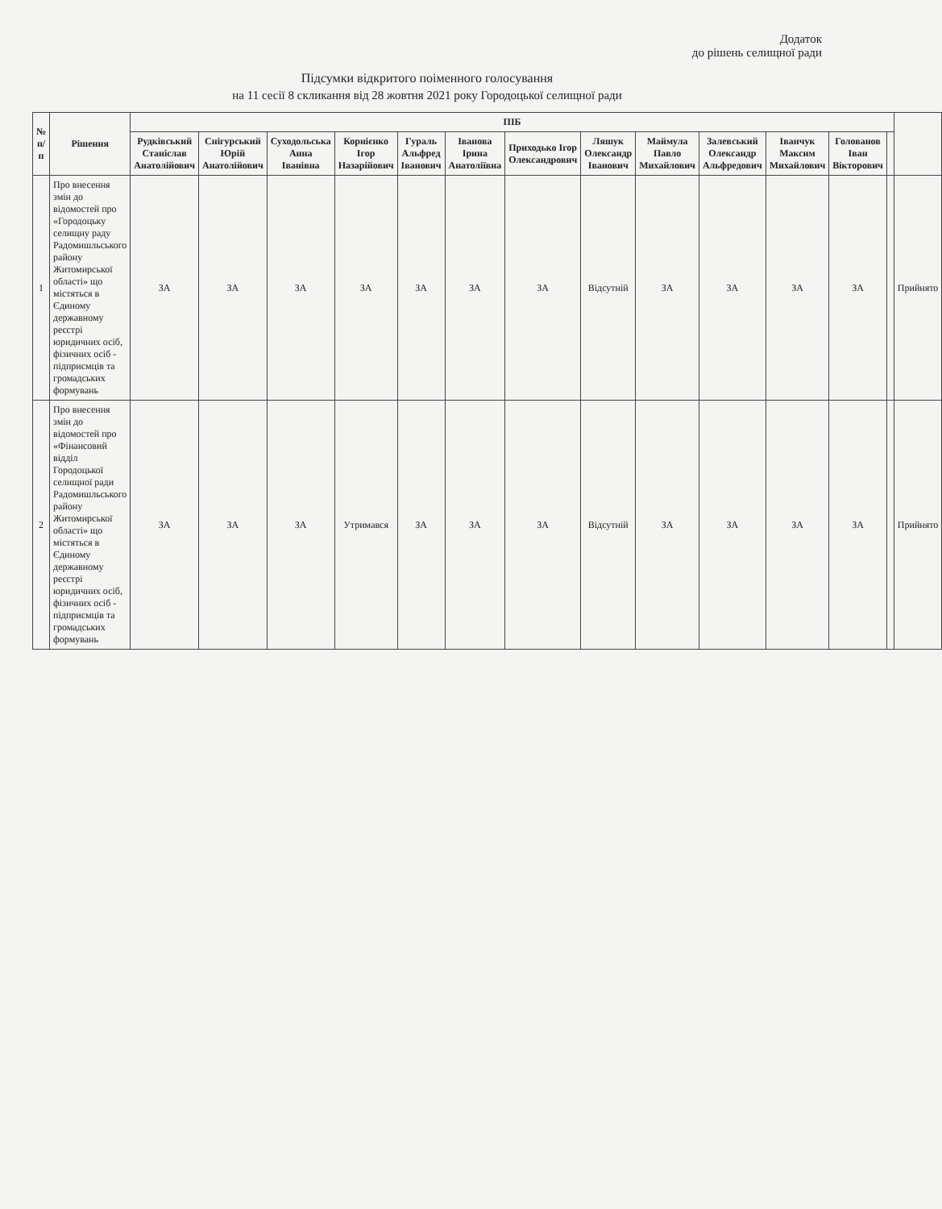Додаток
до рішень селищної ради
Підсумки відкритого поіменного голосування
на 11 сесії 8 скликання від 28 жовтня 2021 року Городоцької селищної ради
| № п/п | Рішення | ПІБ | | | | | | | | | | | | | |
| --- | --- | --- | --- | --- | --- | --- | --- | --- | --- | --- | --- | --- | --- | --- | --- |
| | | Рудківський Станіслав Анатолійович | Снігурський Юрій Анатолійович | Суходольська Анна Іванівна | Корнієнко Ігор Назарійович | Гураль Альфред Іванович | Іванова Ірина Анатоліївна | Приходько Ігор Олександрович | Ляшук Олександр Іванович | Маймула Павло Михайлович | Залевський Олександр Альфредович | Іванчук Максим Михайлович | Голованов Іван Вікторович | | |
| 1 | Про внесення змін до відомостей про «Городоцьку селищну раду Радомишльського району Житомирської області» що містяться в Єдиному державному реєстрі юридичних осіб, фізичних осіб - підприємців та громадських формувань | ЗА | ЗА | ЗА | ЗА | ЗА | ЗА | ЗА | Відсутній | ЗА | ЗА | ЗА | ЗА | | Прийнято |
| 2 | Про внесення змін до відомостей про «Фінансовий відділ Городоцької селищної ради Радомишльського району Житомирської області» що містяться в Єдиному державному реєстрі юридичних осіб, фізичних осіб - підприємців та громадських формувань | ЗА | ЗА | ЗА | Утримався | ЗА | ЗА | ЗА | Відсутній | ЗА | ЗА | ЗА | ЗА | | Прийнято |